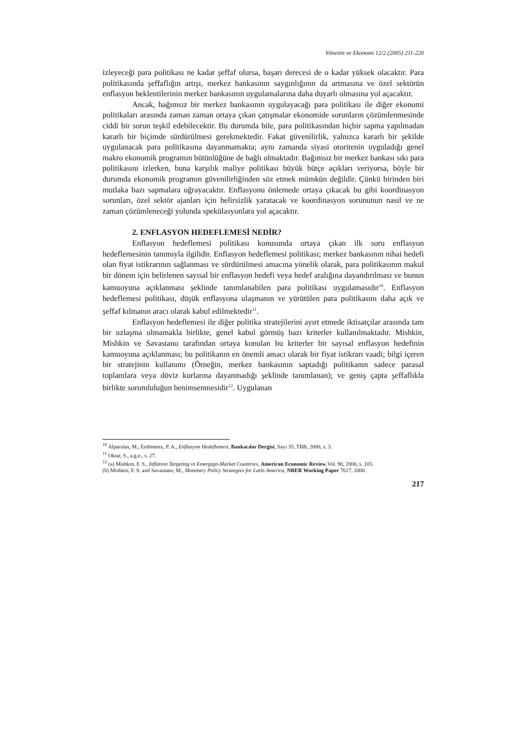Yönetim ve Ekonomi 12/2 (2005) 211-226
izleyeceği para politikası ne kadar şeffaf olursa, başarı derecesi de o kadar yüksek olacaktır. Para politikasında şeffaflığın artışı, merkez bankasının saygınlığının da artmasına ve özel sektörün enflasyon beklentilerinin merkez bankasının uygulamalarına daha duyarlı olmasına yol açacaktır.
Ancak, bağımsız bir merkez bankasının uygulayacağı para politikası ile diğer ekonomi politikaları arasında zaman zaman ortaya çıkan çatışmalar ekonomide sorunların çözümlenmesinde ciddi bir sorun teşkil edebilecektir. Bu durumda bile, para politikasından hiçbir sapma yapılmadan kararlı bir biçimde sürdürülmesi gerekmektedir. Fakat güvenilirlik, yalnızca kararlı bir şekilde uygulanacak para politikasına dayanmamakta; aynı zamanda siyasi otoritenin uyguladığı genel makro ekonomik programın bütünlüğüne de bağlı olmaktadır. Bağımsız bir merkez bankası sıkı para politikasını izlerken, buna karşılık maliye politikası büyük bütçe açıkları veriyorsa, böyle bir durumda ekonomik programın güvenilirliğinden söz etmek mümkün değildir. Çünkü birinden biri mutlaka bazı sapmalara uğrayacaktır. Enflasyonu önlemede ortaya çıkacak bu gibi koordinasyon sorunları, özel sektör ajanları için belirsizlik yaratacak ve koordinasyon sorununun nasıl ve ne zaman çözümleneceği yolunda spekülasyonlara yol açacaktır.
2. ENFLASYON HEDEFLEMESİ NEDİR?
Enflasyon hedeflemesi politikası konusunda ortaya çıkan ilk soru enflasyon hedeflemesinin tanımıyla ilgilidir. Enflasyon hedeflemesi politikası; merkez bankasının nihai hedefi olan fiyat istikrarının sağlanması ve sürdürülmesi amacına yönelik olarak, para politikasının makul bir dönem için belirlenen sayısal bir enflasyon hedefi veya hedef aralığına dayandırılması ve bunun kamuoyuna açıklanması şeklinde tanımlanabilen para politikası uygulamasıdır<sup>10</sup>. Enflasyon hedeflemesi politikası, düşük enflasyona ulaşmanın ve yürütülen para politikasını daha açık ve şeffaf kılmanın aracı olarak kabul edilmektedir<sup>11</sup>.
Enflasyon hedeflemesi ile diğer politika stratejilerini ayırt etmede iktisatçılar arasında tam bir uzlaşma olmamakla birlikte, genel kabul görmüş bazı kriterler kullanılmaktadır. Mishkin, Mishkin ve Savastano tarafından ortaya konulan bu kriterler bir sayısal enflasyon hedefinin kamuoyuna açıklanması; bu politikanın en önemli amacı olarak bir fiyat istikrarı vaadi; bilgi içeren bir stratejinin kullanımı (Örneğin, merkez bankasının saptadığı politikanın sadece parasal toplamlara veya döviz kurlarına dayanmadığı şeklinde tanımlanan); ve geniş çapta şeffaflıkla birlikte sorumluluğun benimsenmesidir<sup>12</sup>. Uygulanan
<sup>10</sup> Alparslan, M., Erdönmez, P. A., Enflasyon Hedeflemesi, Bankacılar Dergisi, Sayı 35, TBB, 2000, s. 3.
<sup>11</sup> Oktar, S., a.g.e., s. 27.
<sup>12</sup> (a) Mishkin, F. S., Inflation Targeting in Emergign-Market Countries, American Economic Review,Vol. 90, 2000, s. 105.
(b) Mishkin, F. S. and Savastano, M., Monetary Policy Strategies for Latin America, NBER Working Paper 7617, 2000.
217